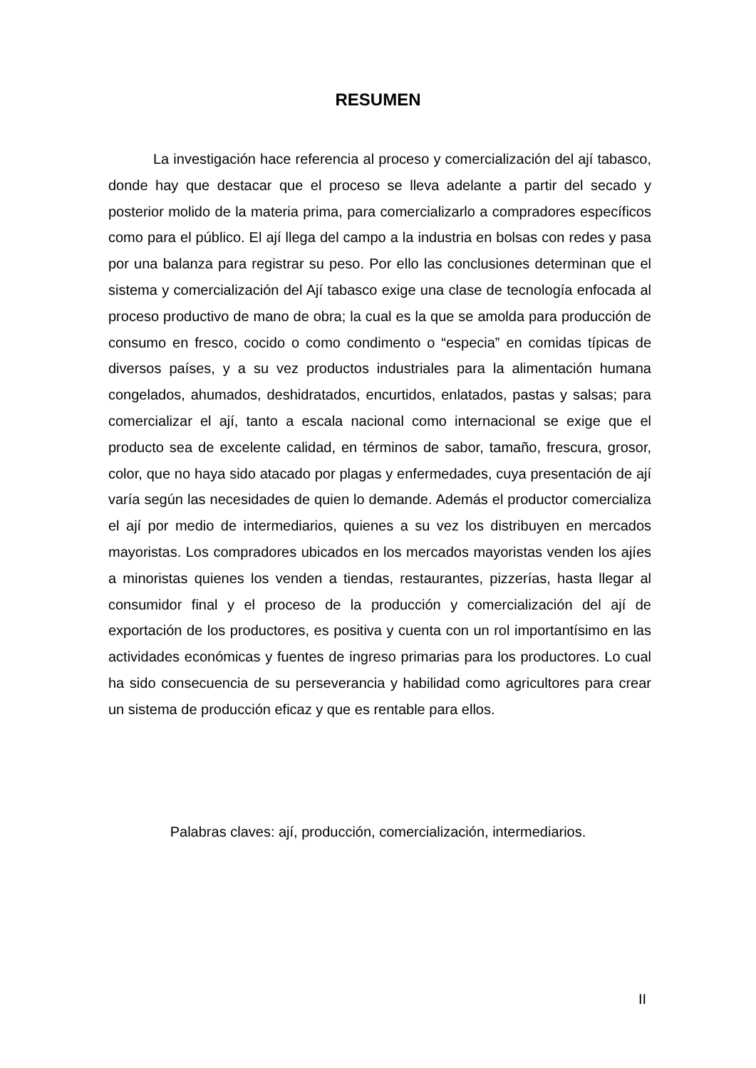RESUMEN
La investigación hace referencia al proceso y comercialización del ají tabasco, donde hay que destacar que el proceso se lleva adelante a partir del secado y posterior molido de la materia prima, para comercializarlo a compradores específicos como para el público. El ají llega del campo a la industria en bolsas con redes y pasa por una balanza para registrar su peso. Por ello las conclusiones determinan que el sistema y comercialización del Ají tabasco exige una clase de tecnología enfocada al proceso productivo de mano de obra; la cual es la que se amolda para producción de consumo en fresco, cocido o como condimento o “especia” en comidas típicas de diversos países, y a su vez productos industriales para la alimentación humana congelados, ahumados, deshidratados, encurtidos, enlatados, pastas y salsas; para comercializar el ají, tanto a escala nacional como internacional se exige que el producto sea de excelente calidad, en términos de sabor, tamaño, frescura, grosor, color, que no haya sido atacado por plagas y enfermedades, cuya presentación de ají varía según las necesidades de quien lo demande. Además el productor comercializa el ají por medio de intermediarios, quienes a su vez los distribuyen en mercados mayoristas. Los compradores ubicados en los mercados mayoristas venden los ajíes a minoristas quienes los venden a tiendas, restaurantes, pizzerías, hasta llegar al consumidor final y el proceso de la producción y comercialización del ají de exportación de los productores, es positiva y cuenta con un rol importantísimo en las actividades económicas y fuentes de ingreso primarias para los productores. Lo cual ha sido consecuencia de su perseverancia y habilidad como agricultores para crear un sistema de producción eficaz y que es rentable para ellos.
Palabras claves: ají, producción, comercialización, intermediarios.
II